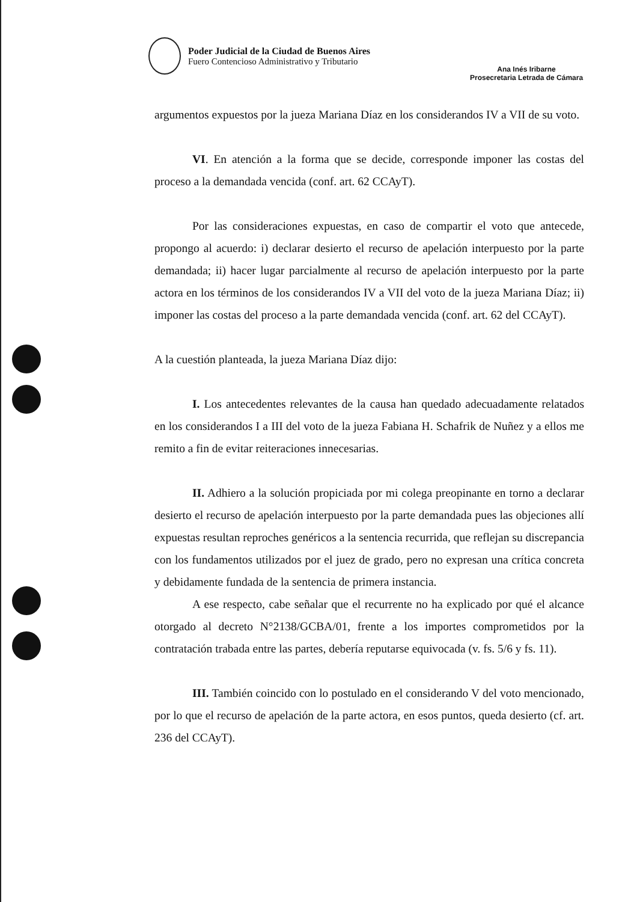Poder Judicial de la Ciudad de Buenos Aires
Fuero Contencioso Administrativo y Tributario
Ana Inés Iribarne
Prosecretaria Letrada de Cámara
argumentos expuestos por la jueza Mariana Díaz en los considerandos IV a VII de su voto.
VI. En atención a la forma que se decide, corresponde imponer las costas del proceso a la demandada vencida (conf. art. 62 CCAyT).
Por las consideraciones expuestas, en caso de compartir el voto que antecede, propongo al acuerdo: i) declarar desierto el recurso de apelación interpuesto por la parte demandada; ii) hacer lugar parcialmente al recurso de apelación interpuesto por la parte actora en los términos de los considerandos IV a VII del voto de la jueza Mariana Díaz; ii) imponer las costas del proceso a la parte demandada vencida (conf. art. 62 del CCAyT).
A la cuestión planteada, la jueza Mariana Díaz dijo:
I. Los antecedentes relevantes de la causa han quedado adecuadamente relatados en los considerandos I a III del voto de la jueza Fabiana H. Schafrik de Nuñez y a ellos me remito a fin de evitar reiteraciones innecesarias.
II. Adhiero a la solución propiciada por mi colega preopinante en torno a declarar desierto el recurso de apelación interpuesto por la parte demandada pues las objeciones allí expuestas resultan reproches genéricos a la sentencia recurrida, que reflejan su discrepancia con los fundamentos utilizados por el juez de grado, pero no expresan una crítica concreta y debidamente fundada de la sentencia de primera instancia.
A ese respecto, cabe señalar que el recurrente no ha explicado por qué el alcance otorgado al decreto N°2138/GCBA/01, frente a los importes comprometidos por la contratación trabada entre las partes, debería reputarse equivocada (v. fs. 5/6 y fs. 11).
III. También coincido con lo postulado en el considerando V del voto mencionado, por lo que el recurso de apelación de la parte actora, en esos puntos, queda desierto (cf. art. 236 del CCAyT).